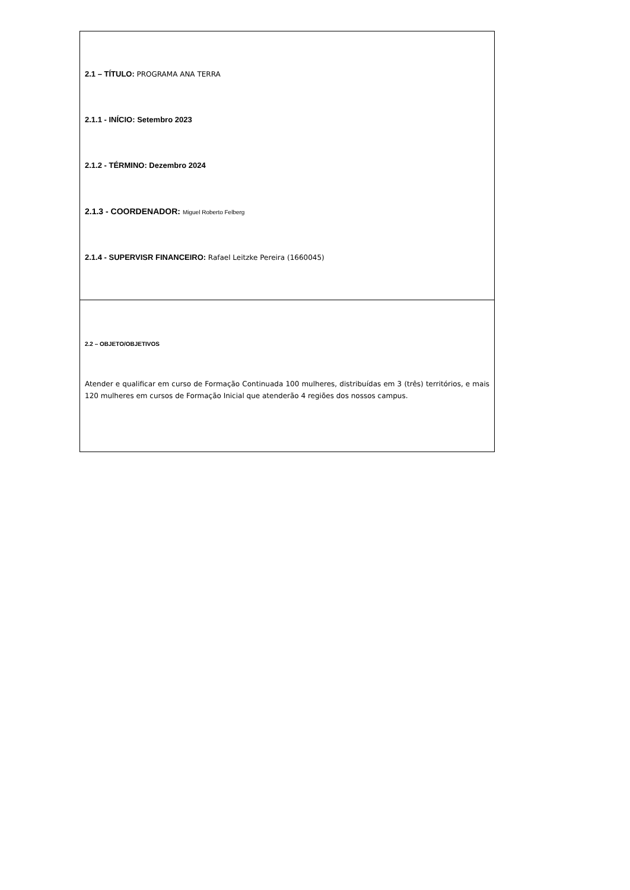| 2.1 – TÍTULO: PROGRAMA ANA TERRA 2.1.1 - INÍCIO: Setembro 2023 2.1.2 - TÉRMINO: Dezembro 2024 2.1.3 - COORDENADOR: Miguel Roberto Felberg 2.1.4 - SUPERVISR FINANCEIRO: Rafael Leitzke Pereira (1660045) |
| 2.2 – OBJETO/OBJETIVOS Atender e qualificar em curso de Formação Continuada 100 mulheres, distribuídas em 3 (três) territórios, e mais 120 mulheres em cursos de Formação Inicial que atenderão 4 regiões dos nossos campus. |